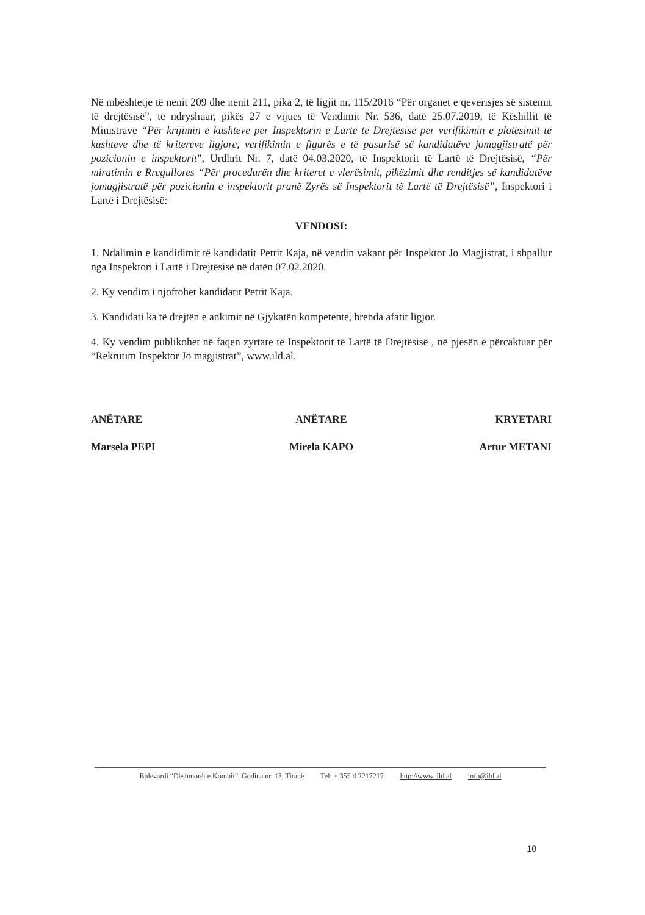Në mbështetje të nenit 209 dhe nenit 211, pika 2, të ligjit nr. 115/2016 “Për organet e qeverisjes së sistemit të drejtësisë”, të ndryshuar, pikës 27 e vijues të Vendimit Nr. 536, datë 25.07.2019, të Këshillit të Ministrave “Për krijimin e kushteve për Inspektorin e Lartë të Drejtësisë për verifikimin e plotësimit të kushteve dhe të kritereve ligjore, verifikimin e figurës e të pasurisë së kandidatëve jomagjistratë për pozicionin e inspektorit”, Urdhrit Nr. 7, datë 04.03.2020, të Inspektorit të Lartë të Drejtësisë, “Për miratimin e Rregullores “Për procedurën dhe kriteret e vlerësimit, pikëzimit dhe renditjes së kandidatëve jomagjistratë për pozicionin e inspektorit pranë Zyrës së Inspektorit të Lartë të Drejtësisë”, Inspektori i Lartë i Drejtësisë:
VENDOSI:
1. Ndalimin e kandidimit të kandidatit Petrit Kaja, në vendin vakant për Inspektor Jo Magjistrat, i shpallur nga Inspektori i Lartë i Drejtësisë në datën 07.02.2020.
2. Ky vendim i njoftohet kandidatit Petrit Kaja.
3. Kandidati ka të drejtën e ankimit në Gjykatën kompetente, brenda afatit ligjor.
4. Ky vendim publikohet në faqen zyrtare të Inspektorit të Lartë të Drejtësisë , në pjesën e përcaktuar për “Rekrutim Inspektor Jo magjistrat”, www.ild.al.
ANËTARE
Marsela PEPI
ANËTARE
Mirela KAPO
KRYETARI
Artur METANI
Bulevardi “Dëshmorët e Kombit”, Godina nr. 13, Tiranë Tel: + 355 4 2217217 http://www. ild.al info@ild.al
10